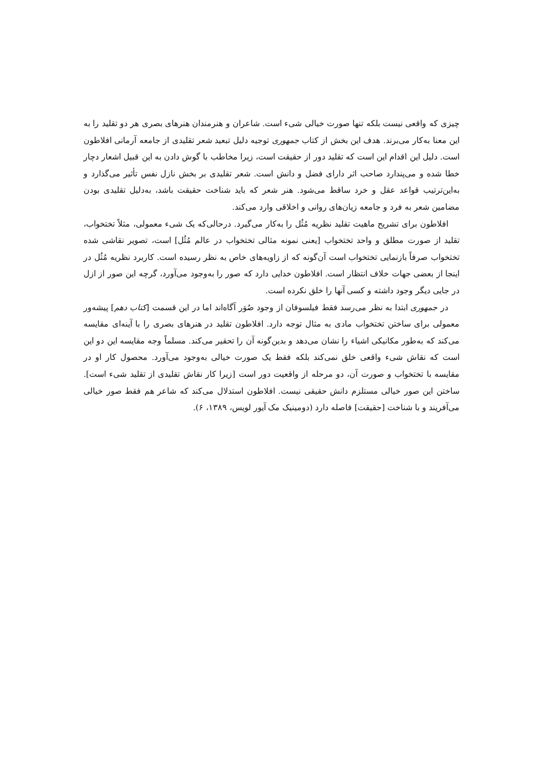چیزی که واقعی نیست بلکه تنها صورت خیالی شیء است. شاعران و هنرمندان هنرهای بصری هر دو تقلید را به این معنا به‌کار می‌برند. هدف این بخش از کتاب جمهوری توجیه دلیل تبعید شعر تقلیدی از جامعه آرمانی افلاطون است. دلیل این اقدام این است که تقلید دور از حقیقت است، زیرا مخاطب با گوش دادن به این قبیل اشعار دچار خطا شده و می‌پندارد صاحب اثر دارای فضل و دانش است. شعر تقلیدی بر بخش نازل نفس تأثیر می‌گذارد و به‌این‌ترتیب قواعد عقل و خرد ساقط می‌شود. هنر شعر که باید شناخت حقیقت باشد، به‌دلیل تقلیدی بودن مضامین شعر به فرد و جامعه زیان‌های روانی و اخلاقی وارد می‌کند.
افلاطون برای تشریح ماهیت تقلید نظریه مُثُل را به‌کار می‌گیرد. درحالی‌که یک شیء معمولی، مثلاً تختخواب، تقلید از صورت مطلق و واحد تختخواب [یعنی نمونه مثالی تختخواب در عالم مُثُل] است، تصویر نقاشی شده تختخواب صرفاً بازنمایی تختخواب است آن‌گونه که از زاویه‌های خاص به نظر رسیده است. کاربرد نظریه مُثُل در اینجا از بعضی جهات خلاف انتظار است. افلاطون خدایی دارد که صور را به‌وجود می‌آورد، گرچه این صور از ازل در جایی دیگر وجود داشته و کسی آنها را خلق نکرده است.
در جمهوری ابتدا به نظر می‌رسد فقط فیلسوفان از وجود صُوَر آگاه‌اند اما در این قسمت [کتاب دهم] پیشه‌ور معمولی برای ساختن تختخواب مادی به مثال توجه دارد. افلاطون تقلید در هنرهای بصری را با آینه‌ای مقایسه می‌کند که به‌طور مکانیکی اشیاء را نشان می‌دهد و بدین‌گونه آن را تحقیر می‌کند. مسلماً وجه مقایسه این دو این است که نقاش شیء واقعی خلق نمی‌کند بلکه فقط یک صورت خیالی به‌وجود می‌آورد. محصول کار او در مقایسه با تختخواب و صورت آن، دو مرحله از واقعیت دور است [زیرا کار نقاش تقلیدی از تقلید شیء است]. ساختن این صور خیالی مستلزم دانش حقیقی نیست. افلاطون استدلال می‌کند که شاعر هم فقط صور خیالی می‌آفریند و با شناخت [حقیقت] فاصله دارد (دومینیک مک آیور لویس، ۱۳۸۹، ۶).